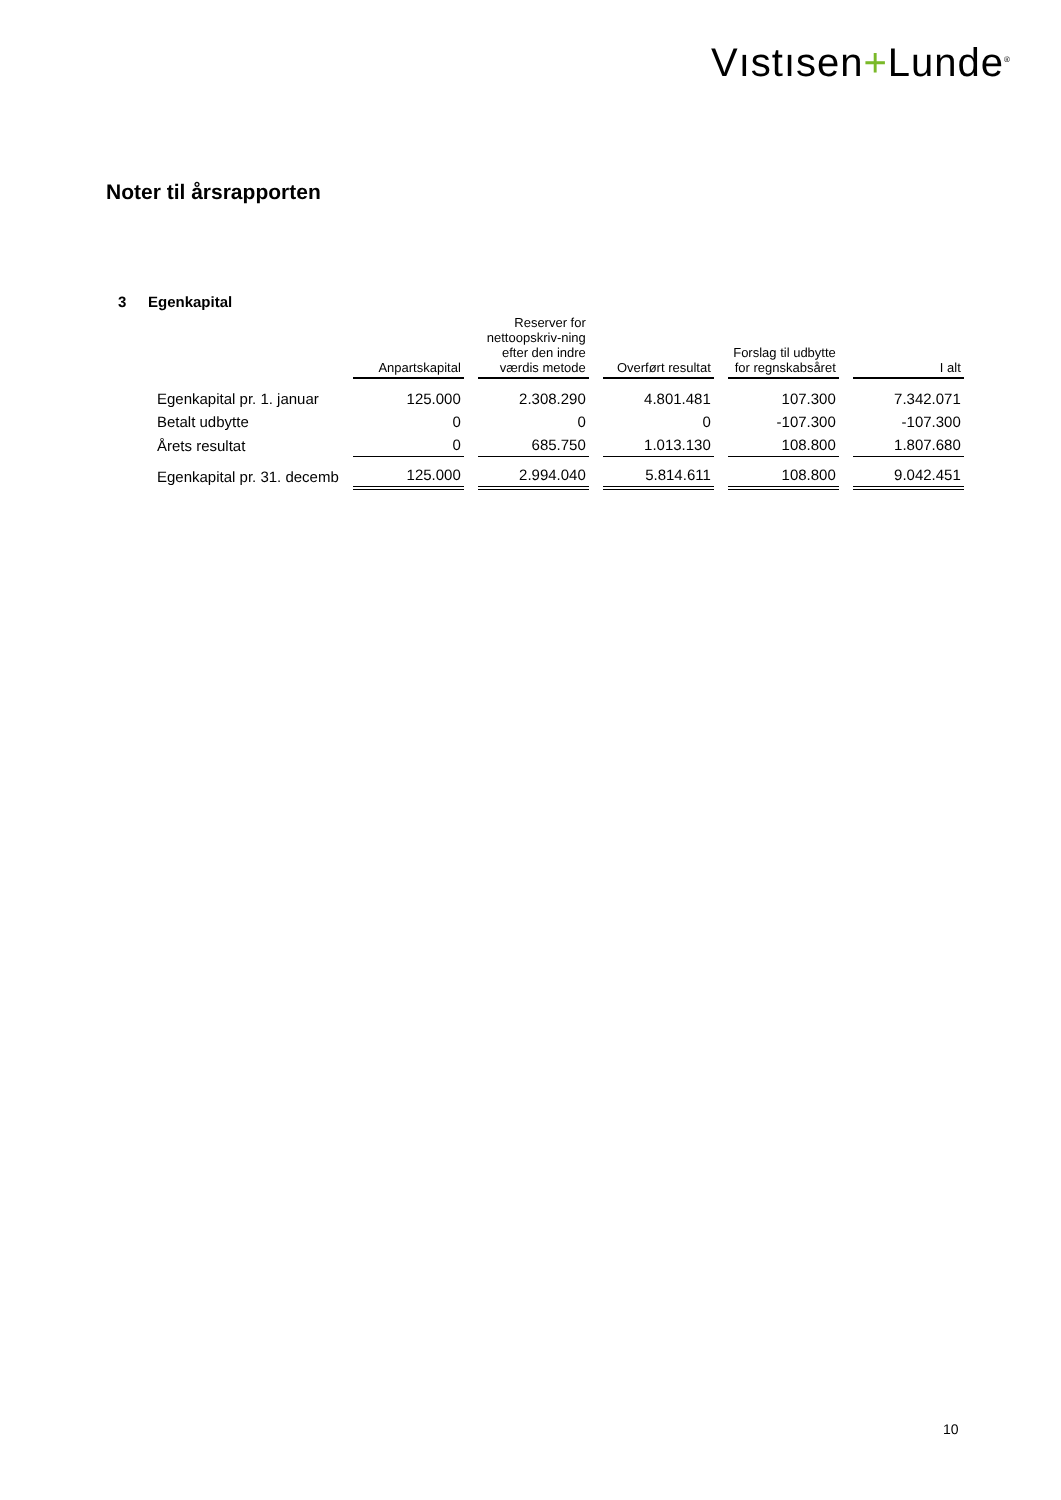Vıstısen+Lunde<sup>®</sup>
Noter til årsrapporten
3 Egenkapital
| | Anpartskapital | Reserver for nettoopskriv-ning efter den indre værdis metode | Overført resultat | Forslag til udbytte for regnskabsåret | I alt |
| --- | --- | --- | --- | --- | --- |
| Egenkapital pr. 1. januar | 125.000 | 2.308.290 | 4.801.481 | 107.300 | 7.342.071 |
| Betalt udbytte | 0 | 0 | 0 | -107.300 | -107.300 |
| Årets resultat | 0 | 685.750 | 1.013.130 | 108.800 | 1.807.680 |
| Egenkapital pr. 31. decemb | 125.000 | 2.994.040 | 5.814.611 | 108.800 | 9.042.451 |
10